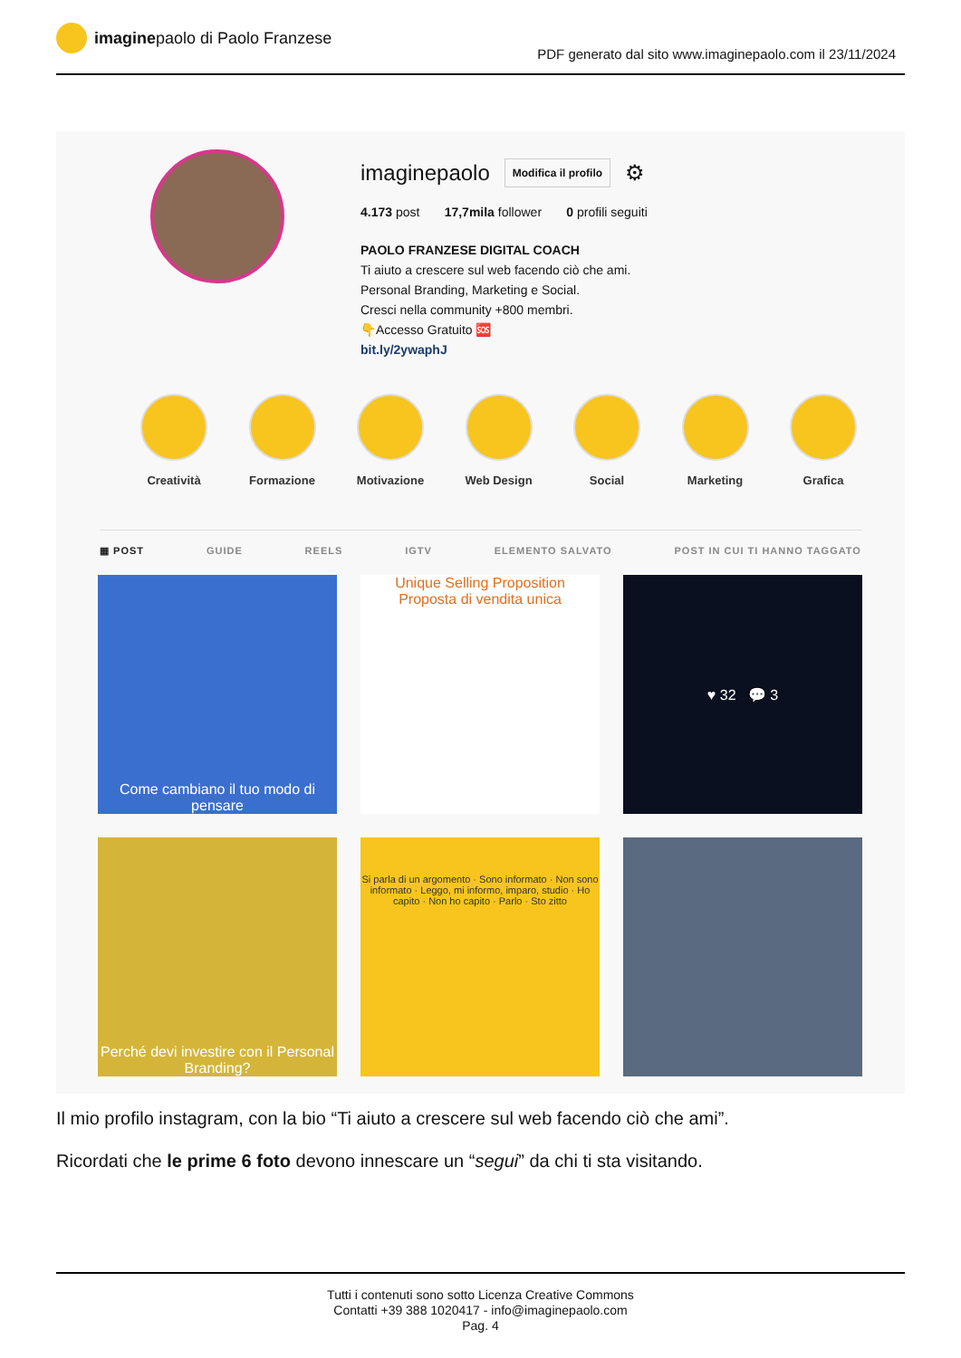imagine paolo di Paolo Franzese
PDF generato dal sito www.imaginepaolo.com il 23/11/2024
imaginepaolo Modifica il profilo ⚙
4.173 post 17,7mila follower 0 profili seguiti
PAOLO FRANZESE DIGITAL COACH
Ti aiuto a crescere sul web facendo ciò che ami.
Personal Branding, Marketing e Social.
Cresci nella community +800 membri.
👇Accesso Gratuito 🆘
bit.ly/2ywaphJ
Creatività Formazione Motivazione Web Design Social Marketing Grafica
▦ POST GUIDE REELS IGTV ELEMENTO SALVATO POST IN CUI TI HANNO TAGGATO
Come cambiano il tuo modo di pensare
Unique Selling Proposition
Proposta di vendita unica
♥ 32 💬 3
Perché devi investire con il Personal Branding?
Si parla di un argomento · Sono informato · Non sono informato · Leggo, mi informo, imparo, studio · Ho capito · Non ho capito · Parlo · Sto zitto
Il mio profilo instagram, con la bio “Ti aiuto a crescere sul web facendo ciò che ami”.
Ricordati che le prime 6 foto devono innescare un “segui” da chi ti sta visitando.
Tutti i contenuti sono sotto Licenza Creative Commons
Contatti +39 388 1020417 - info@imaginepaolo.com
Pag. 4